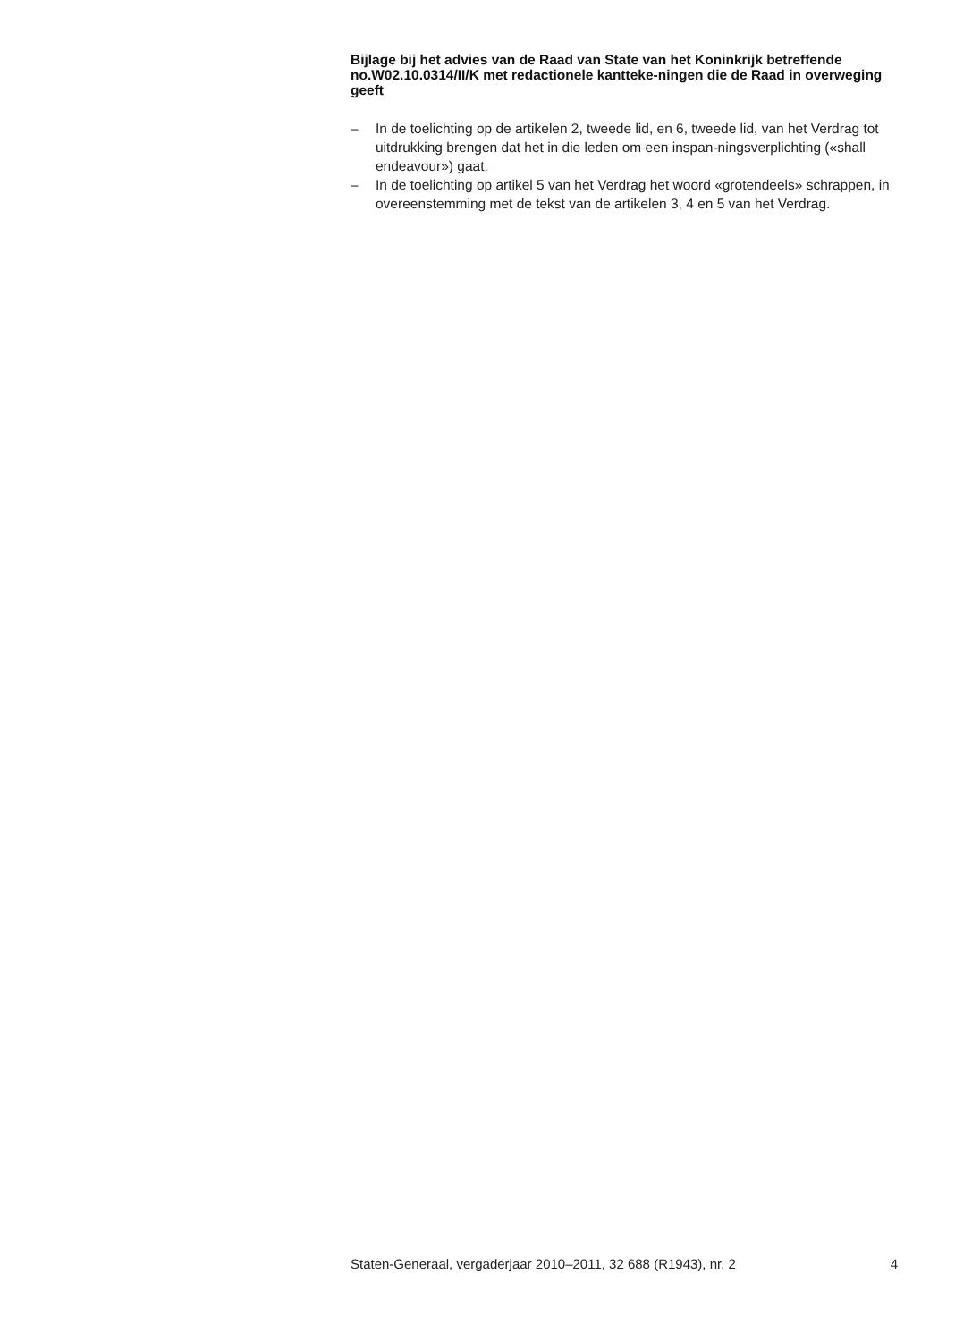Bijlage bij het advies van de Raad van State van het Koninkrijk betreffende no.W02.10.0314/II/K met redactionele kantteke-ningen die de Raad in overweging geeft
– In de toelichting op de artikelen 2, tweede lid, en 6, tweede lid, van het Verdrag tot uitdrukking brengen dat het in die leden om een inspan-ningsverplichting («shall endeavour») gaat.
– In de toelichting op artikel 5 van het Verdrag het woord «grotendeels» schrappen, in overeenstemming met de tekst van de artikelen 3, 4 en 5 van het Verdrag.
Staten-Generaal, vergaderjaar 2010–2011, 32 688 (R1943), nr. 2 4